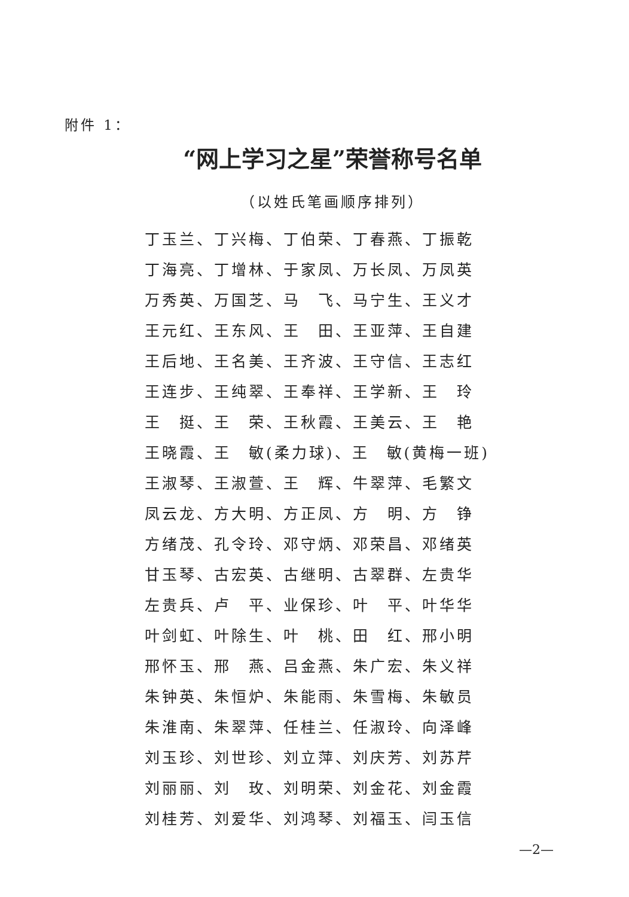附件 1：
“网上学习之星”荣誉称号名单
（以姓氏笔画顺序排列）
丁玉兰、丁兴梅、丁伯荣、丁春燕、丁振乾
丁海亮、丁增林、于家凤、万长凤、万凤英
万秀英、万国芝、马　飞、马宁生、王义才
王元红、王东风、王　田、王亚萍、王自建
王后地、王名美、王齐波、王守信、王志红
王连步、王纯翠、王奉祥、王学新、王　玲
王　挺、王　荣、王秋霞、王美云、王　艳
王晓霞、王　敏(柔力球)、王　敏(黄梅一班)
王淑琴、王淑萱、王　辉、牛翠萍、毛繁文
凤云龙、方大明、方正凤、方　明、方　铮
方绪茂、孔令玲、邓守炳、邓荣昌、邓绪英
甘玉琴、古宏英、古继明、古翠群、左贵华
左贵兵、卢　平、业保珍、叶　平、叶华华
叶剑虹、叶除生、叶　桃、田　红、邢小明
邢怀玉、邢　燕、吕金燕、朱广宏、朱义祥
朱钟英、朱恒炉、朱能雨、朱雪梅、朱敏员
朱淮南、朱翠萍、任桂兰、任淑玲、向泽峰
刘玉珍、刘世珍、刘立萍、刘庆芳、刘苏芹
刘丽丽、刘　玫、刘明荣、刘金花、刘金霞
刘桂芳、刘爱华、刘鸿琴、刘福玉、闫玉信
—2—